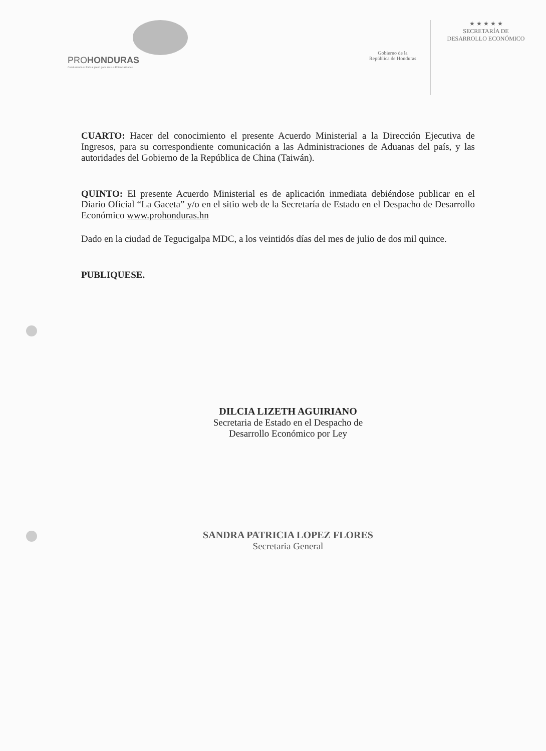PROHONDURAS
Conduciendo al País al pleno goce de sus Potencialidades
Gobierno de la
República de Honduras
★ ★ ★ ★ ★
SECRETARÍA DE
DESARROLLO ECONÓMICO
CUARTO: Hacer del conocimiento el presente Acuerdo Ministerial a la Dirección Ejecutiva de Ingresos, para su correspondiente comunicación a las Administraciones de Aduanas del país, y las autoridades del Gobierno de la República de China (Taiwán).
QUINTO: El presente Acuerdo Ministerial es de aplicación inmediata debiéndose publicar en el Diario Oficial “La Gaceta” y/o en el sitio web de la Secretaría de Estado en el Despacho de Desarrollo Económico www.prohonduras.hn
Dado en la ciudad de Tegucigalpa MDC, a los veintidós días del mes de julio de dos mil quince.
PUBLIQUESE.
DILCIA LIZETH AGUIRIANO
Secretaria de Estado en el Despacho de
Desarrollo Económico por Ley
SANDRA PATRICIA LOPEZ FLORES
Secretaria General